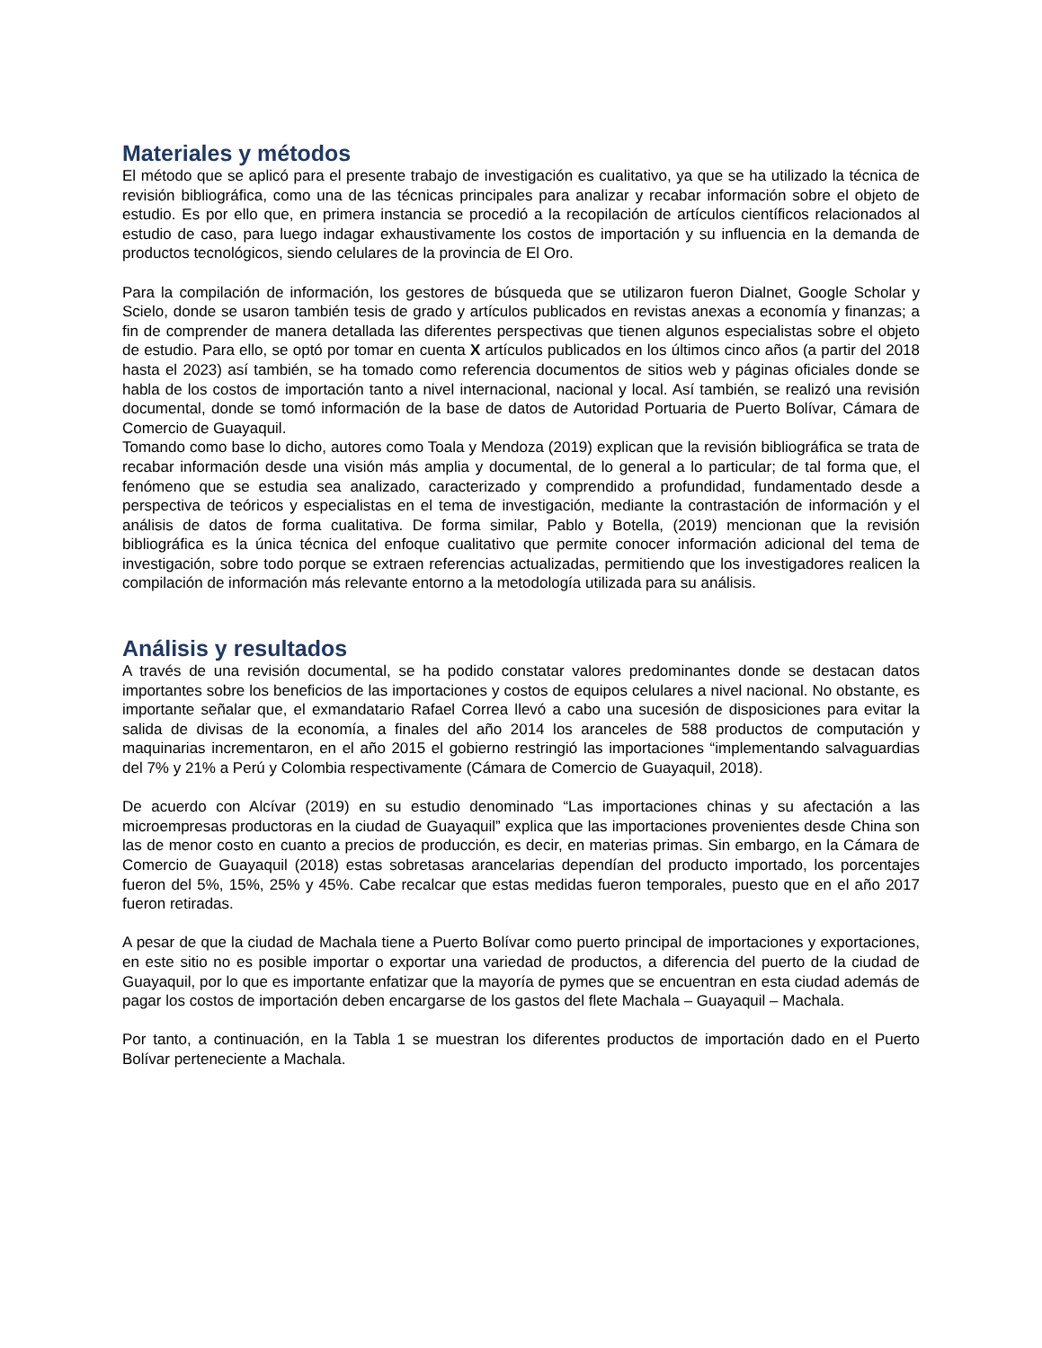Materiales y métodos
El método que se aplicó para el presente trabajo de investigación es cualitativo, ya que se ha utilizado la técnica de revisión bibliográfica, como una de las técnicas principales para analizar y recabar información sobre el objeto de estudio. Es por ello que, en primera instancia se procedió a la recopilación de artículos científicos relacionados al estudio de caso, para luego indagar exhaustivamente los costos de importación y su influencia en la demanda de productos tecnológicos, siendo celulares de la provincia de El Oro.
Para la compilación de información, los gestores de búsqueda que se utilizaron fueron Dialnet, Google Scholar y Scielo, donde se usaron también tesis de grado y artículos publicados en revistas anexas a economía y finanzas; a fin de comprender de manera detallada las diferentes perspectivas que tienen algunos especialistas sobre el objeto de estudio. Para ello, se optó por tomar en cuenta X artículos publicados en los últimos cinco años (a partir del 2018 hasta el 2023) así también, se ha tomado como referencia documentos de sitios web y páginas oficiales donde se habla de los costos de importación tanto a nivel internacional, nacional y local. Así también, se realizó una revisión documental, donde se tomó información de la base de datos de Autoridad Portuaria de Puerto Bolívar, Cámara de Comercio de Guayaquil.
Tomando como base lo dicho, autores como Toala y Mendoza (2019) explican que la revisión bibliográfica se trata de recabar información desde una visión más amplia y documental, de lo general a lo particular; de tal forma que, el fenómeno que se estudia sea analizado, caracterizado y comprendido a profundidad, fundamentado desde a perspectiva de teóricos y especialistas en el tema de investigación, mediante la contrastación de información y el análisis de datos de forma cualitativa. De forma similar, Pablo y Botella, (2019) mencionan que la revisión bibliográfica es la única técnica del enfoque cualitativo que permite conocer información adicional del tema de investigación, sobre todo porque se extraen referencias actualizadas, permitiendo que los investigadores realicen la compilación de información más relevante entorno a la metodología utilizada para su análisis.
Análisis y resultados
A través de una revisión documental, se ha podido constatar valores predominantes donde se destacan datos importantes sobre los beneficios de las importaciones y costos de equipos celulares a nivel nacional. No obstante, es importante señalar que, el exmandatario Rafael Correa llevó a cabo una sucesión de disposiciones para evitar la salida de divisas de la economía, a finales del año 2014 los aranceles de 588 productos de computación y maquinarias incrementaron, en el año 2015 el gobierno restringió las importaciones “implementando salvaguardias del 7% y 21% a Perú y Colombia respectivamente (Cámara de Comercio de Guayaquil, 2018).
De acuerdo con Alcívar (2019) en su estudio denominado “Las importaciones chinas y su afectación a las microempresas productoras en la ciudad de Guayaquil” explica que las importaciones provenientes desde China son las de menor costo en cuanto a precios de producción, es decir, en materias primas. Sin embargo, en la Cámara de Comercio de Guayaquil (2018) estas sobretasas arancelarias dependían del producto importado, los porcentajes fueron del 5%, 15%, 25% y 45%. Cabe recalcar que estas medidas fueron temporales, puesto que en el año 2017 fueron retiradas.
A pesar de que la ciudad de Machala tiene a Puerto Bolívar como puerto principal de importaciones y exportaciones, en este sitio no es posible importar o exportar una variedad de productos, a diferencia del puerto de la ciudad de Guayaquil, por lo que es importante enfatizar que la mayoría de pymes que se encuentran en esta ciudad además de pagar los costos de importación deben encargarse de los gastos del flete Machala – Guayaquil – Machala.
Por tanto, a continuación, en la Tabla 1 se muestran los diferentes productos de importación dado en el Puerto Bolívar perteneciente a Machala.